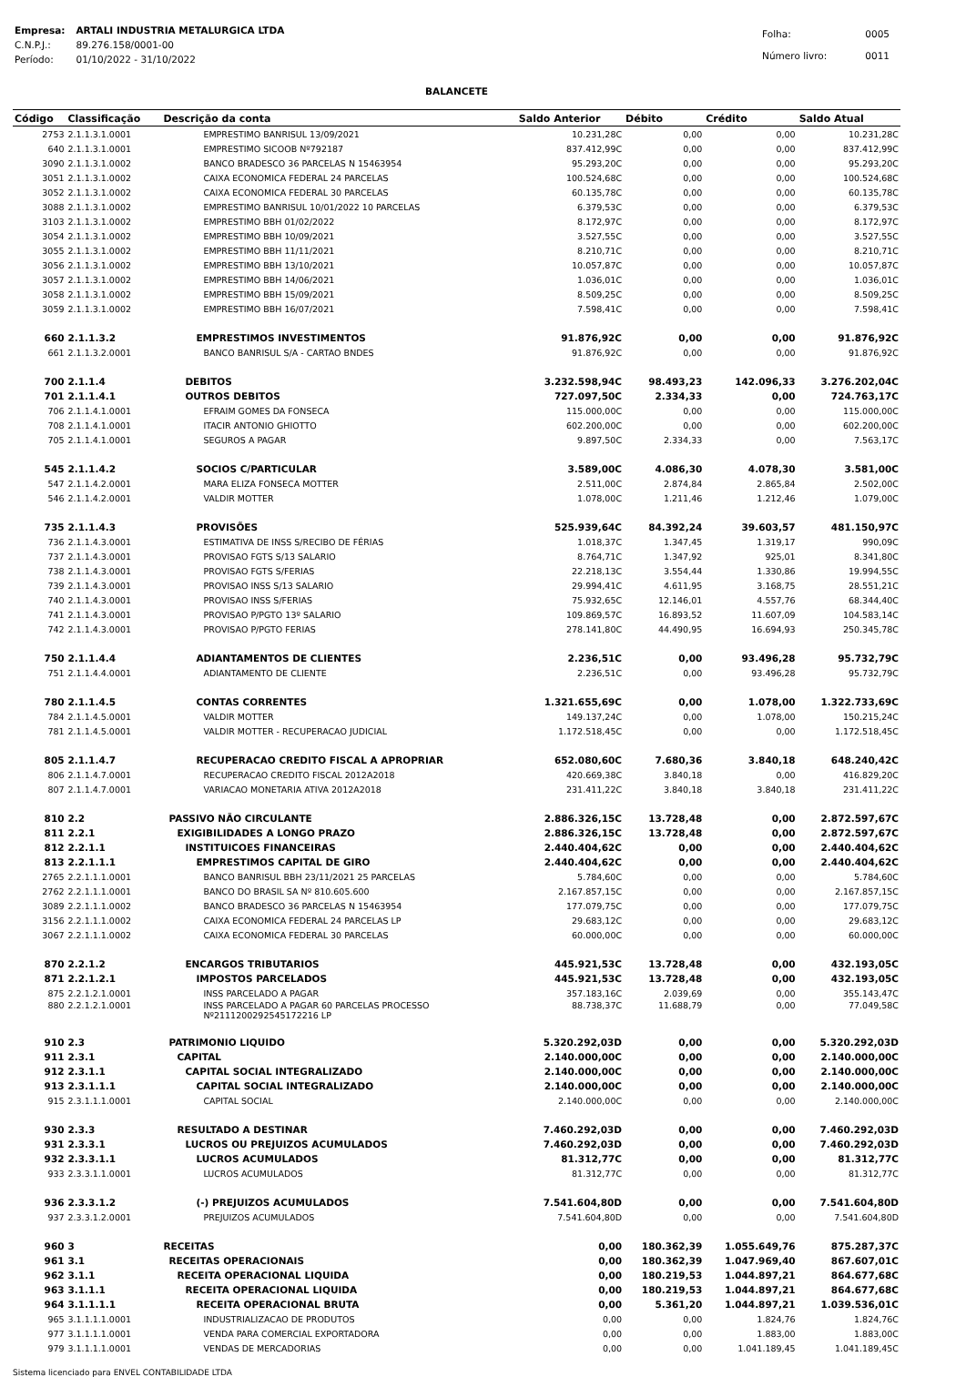| Empresa: | ARTALI INDUSTRIA METALURGICA LTDA |
| C.N.P.J.: | 89.276.158/0001-00 |
| Período: | 01/10/2022 - 31/10/2022 |
| Folha: | 0005 |
| Número livro: | 0011 |
BALANCETE
| Código | Classificação | Descrição da conta | Saldo Anterior | Débito | Crédito | Saldo Atual |
| --- | --- | --- | --- | --- | --- | --- |
| 2753 | 2.1.1.3.1.0001 | EMPRESTIMO BANRISUL 13/09/2021 | 10.231,28C | 0,00 | 0,00 | 10.231,28C |
| 640 | 2.1.1.3.1.0001 | EMPRESTIMO SICOOB Nº792187 | 837.412,99C | 0,00 | 0,00 | 837.412,99C |
| 3090 | 2.1.1.3.1.0002 | BANCO BRADESCO 36 PARCELAS N 15463954 | 95.293,20C | 0,00 | 0,00 | 95.293,20C |
| 3051 | 2.1.1.3.1.0002 | CAIXA ECONOMICA FEDERAL 24 PARCELAS | 100.524,68C | 0,00 | 0,00 | 100.524,68C |
| 3052 | 2.1.1.3.1.0002 | CAIXA ECONOMICA FEDERAL 30 PARCELAS | 60.135,78C | 0,00 | 0,00 | 60.135,78C |
| 3088 | 2.1.1.3.1.0002 | EMPRESTIMO BANRISUL 10/01/2022 10 PARCELAS | 6.379,53C | 0,00 | 0,00 | 6.379,53C |
| 3103 | 2.1.1.3.1.0002 | EMPRESTIMO BBH 01/02/2022 | 8.172,97C | 0,00 | 0,00 | 8.172,97C |
| 3054 | 2.1.1.3.1.0002 | EMPRESTIMO BBH 10/09/2021 | 3.527,55C | 0,00 | 0,00 | 3.527,55C |
| 3055 | 2.1.1.3.1.0002 | EMPRESTIMO BBH 11/11/2021 | 8.210,71C | 0,00 | 0,00 | 8.210,71C |
| 3056 | 2.1.1.3.1.0002 | EMPRESTIMO BBH 13/10/2021 | 10.057,87C | 0,00 | 0,00 | 10.057,87C |
| 3057 | 2.1.1.3.1.0002 | EMPRESTIMO BBH 14/06/2021 | 1.036,01C | 0,00 | 0,00 | 1.036,01C |
| 3058 | 2.1.1.3.1.0002 | EMPRESTIMO BBH 15/09/2021 | 8.509,25C | 0,00 | 0,00 | 8.509,25C |
| 3059 | 2.1.1.3.1.0002 | EMPRESTIMO BBH 16/07/2021 | 7.598,41C | 0,00 | 0,00 | 7.598,41C |
| 660 | 2.1.1.3.2 | EMPRESTIMOS INVESTIMENTOS | 91.876,92C | 0,00 | 0,00 | 91.876,92C |
| 661 | 2.1.1.3.2.0001 | BANCO BANRISUL S/A - CARTAO BNDES | 91.876,92C | 0,00 | 0,00 | 91.876,92C |
| 700 | 2.1.1.4 | DEBITOS | 3.232.598,94C | 98.493,23 | 142.096,33 | 3.276.202,04C |
| 701 | 2.1.1.4.1 | OUTROS DEBITOS | 727.097,50C | 2.334,33 | 0,00 | 724.763,17C |
| 706 | 2.1.1.4.1.0001 | EFRAIM GOMES DA FONSECA | 115.000,00C | 0,00 | 0,00 | 115.000,00C |
| 708 | 2.1.1.4.1.0001 | ITACIR ANTONIO GHIOTTO | 602.200,00C | 0,00 | 0,00 | 602.200,00C |
| 705 | 2.1.1.4.1.0001 | SEGUROS A PAGAR | 9.897,50C | 2.334,33 | 0,00 | 7.563,17C |
| 545 | 2.1.1.4.2 | SOCIOS C/PARTICULAR | 3.589,00C | 4.086,30 | 4.078,30 | 3.581,00C |
| 547 | 2.1.1.4.2.0001 | MARA ELIZA FONSECA MOTTER | 2.511,00C | 2.874,84 | 2.865,84 | 2.502,00C |
| 546 | 2.1.1.4.2.0001 | VALDIR MOTTER | 1.078,00C | 1.211,46 | 1.212,46 | 1.079,00C |
| 735 | 2.1.1.4.3 | PROVISÕES | 525.939,64C | 84.392,24 | 39.603,57 | 481.150,97C |
| 736 | 2.1.1.4.3.0001 | ESTIMATIVA DE INSS S/RECIBO DE FÉRIAS | 1.018,37C | 1.347,45 | 1.319,17 | 990,09C |
| 737 | 2.1.1.4.3.0001 | PROVISAO FGTS S/13 SALARIO | 8.764,71C | 1.347,92 | 925,01 | 8.341,80C |
| 738 | 2.1.1.4.3.0001 | PROVISAO FGTS S/FERIAS | 22.218,13C | 3.554,44 | 1.330,86 | 19.994,55C |
| 739 | 2.1.1.4.3.0001 | PROVISAO INSS S/13 SALARIO | 29.994,41C | 4.611,95 | 3.168,75 | 28.551,21C |
| 740 | 2.1.1.4.3.0001 | PROVISAO INSS S/FERIAS | 75.932,65C | 12.146,01 | 4.557,76 | 68.344,40C |
| 741 | 2.1.1.4.3.0001 | PROVISAO P/PGTO 13º SALARIO | 109.869,57C | 16.893,52 | 11.607,09 | 104.583,14C |
| 742 | 2.1.1.4.3.0001 | PROVISAO P/PGTO FERIAS | 278.141,80C | 44.490,95 | 16.694,93 | 250.345,78C |
| 750 | 2.1.1.4.4 | ADIANTAMENTOS DE CLIENTES | 2.236,51C | 0,00 | 93.496,28 | 95.732,79C |
| 751 | 2.1.1.4.4.0001 | ADIANTAMENTO DE CLIENTE | 2.236,51C | 0,00 | 93.496,28 | 95.732,79C |
| 780 | 2.1.1.4.5 | CONTAS CORRENTES | 1.321.655,69C | 0,00 | 1.078,00 | 1.322.733,69C |
| 784 | 2.1.1.4.5.0001 | VALDIR MOTTER | 149.137,24C | 0,00 | 1.078,00 | 150.215,24C |
| 781 | 2.1.1.4.5.0001 | VALDIR MOTTER - RECUPERACAO JUDICIAL | 1.172.518,45C | 0,00 | 0,00 | 1.172.518,45C |
| 805 | 2.1.1.4.7 | RECUPERACAO CREDITO FISCAL A APROPRIAR | 652.080,60C | 7.680,36 | 3.840,18 | 648.240,42C |
| 806 | 2.1.1.4.7.0001 | RECUPERACAO CREDITO FISCAL 2012A2018 | 420.669,38C | 3.840,18 | 0,00 | 416.829,20C |
| 807 | 2.1.1.4.7.0001 | VARIACAO MONETARIA ATIVA 2012A2018 | 231.411,22C | 3.840,18 | 3.840,18 | 231.411,22C |
| 810 | 2.2 | PASSIVO NÃO CIRCULANTE | 2.886.326,15C | 13.728,48 | 0,00 | 2.872.597,67C |
| 811 | 2.2.1 | EXIGIBILIDADES A LONGO PRAZO | 2.886.326,15C | 13.728,48 | 0,00 | 2.872.597,67C |
| 812 | 2.2.1.1 | INSTITUICOES FINANCEIRAS | 2.440.404,62C | 0,00 | 0,00 | 2.440.404,62C |
| 813 | 2.2.1.1.1 | EMPRESTIMOS CAPITAL DE GIRO | 2.440.404,62C | 0,00 | 0,00 | 2.440.404,62C |
| 2765 | 2.2.1.1.1.0001 | BANCO BANRISUL BBH 23/11/2021 25 PARCELAS | 5.784,60C | 0,00 | 0,00 | 5.784,60C |
| 2762 | 2.2.1.1.1.0001 | BANCO DO BRASIL SA Nº 810.605.600 | 2.167.857,15C | 0,00 | 0,00 | 2.167.857,15C |
| 3089 | 2.2.1.1.1.0002 | BANCO BRADESCO 36 PARCELAS N 15463954 | 177.079,75C | 0,00 | 0,00 | 177.079,75C |
| 3156 | 2.2.1.1.1.0002 | CAIXA ECONOMICA FEDERAL 24 PARCELAS LP | 29.683,12C | 0,00 | 0,00 | 29.683,12C |
| 3067 | 2.2.1.1.1.0002 | CAIXA ECONOMICA FEDERAL 30 PARCELAS | 60.000,00C | 0,00 | 0,00 | 60.000,00C |
| 870 | 2.2.1.2 | ENCARGOS TRIBUTARIOS | 445.921,53C | 13.728,48 | 0,00 | 432.193,05C |
| 871 | 2.2.1.2.1 | IMPOSTOS PARCELADOS | 445.921,53C | 13.728,48 | 0,00 | 432.193,05C |
| 875 | 2.2.1.2.1.0001 | INSS PARCELADO A PAGAR | 357.183,16C | 2.039,69 | 0,00 | 355.143,47C |
| 880 | 2.2.1.2.1.0001 | INSS PARCELADO A PAGAR 60 PARCELAS PROCESSO Nº2111200292545172216 LP | 88.738,37C | 11.688,79 | 0,00 | 77.049,58C |
| 910 | 2.3 | PATRIMONIO LIQUIDO | 5.320.292,03D | 0,00 | 0,00 | 5.320.292,03D |
| 911 | 2.3.1 | CAPITAL | 2.140.000,00C | 0,00 | 0,00 | 2.140.000,00C |
| 912 | 2.3.1.1 | CAPITAL SOCIAL INTEGRALIZADO | 2.140.000,00C | 0,00 | 0,00 | 2.140.000,00C |
| 913 | 2.3.1.1.1 | CAPITAL SOCIAL INTEGRALIZADO | 2.140.000,00C | 0,00 | 0,00 | 2.140.000,00C |
| 915 | 2.3.1.1.1.0001 | CAPITAL SOCIAL | 2.140.000,00C | 0,00 | 0,00 | 2.140.000,00C |
| 930 | 2.3.3 | RESULTADO A DESTINAR | 7.460.292,03D | 0,00 | 0,00 | 7.460.292,03D |
| 931 | 2.3.3.1 | LUCROS OU PREJUIZOS ACUMULADOS | 7.460.292,03D | 0,00 | 0,00 | 7.460.292,03D |
| 932 | 2.3.3.1.1 | LUCROS ACUMULADOS | 81.312,77C | 0,00 | 0,00 | 81.312,77C |
| 933 | 2.3.3.1.1.0001 | LUCROS ACUMULADOS | 81.312,77C | 0,00 | 0,00 | 81.312,77C |
| 936 | 2.3.3.1.2 | (-) PREJUIZOS ACUMULADOS | 7.541.604,80D | 0,00 | 0,00 | 7.541.604,80D |
| 937 | 2.3.3.1.2.0001 | PREJUIZOS ACUMULADOS | 7.541.604,80D | 0,00 | 0,00 | 7.541.604,80D |
| 960 | 3 | RECEITAS | 0,00 | 180.362,39 | 1.055.649,76 | 875.287,37C |
| 961 | 3.1 | RECEITAS OPERACIONAIS | 0,00 | 180.362,39 | 1.047.969,40 | 867.607,01C |
| 962 | 3.1.1 | RECEITA OPERACIONAL LIQUIDA | 0,00 | 180.219,53 | 1.044.897,21 | 864.677,68C |
| 963 | 3.1.1.1 | RECEITA OPERACIONAL LIQUIDA | 0,00 | 180.219,53 | 1.044.897,21 | 864.677,68C |
| 964 | 3.1.1.1.1 | RECEITA OPERACIONAL BRUTA | 0,00 | 5.361,20 | 1.044.897,21 | 1.039.536,01C |
| 965 | 3.1.1.1.1.0001 | INDUSTRIALIZACAO DE PRODUTOS | 0,00 | 0,00 | 1.824,76 | 1.824,76C |
| 977 | 3.1.1.1.1.0001 | VENDA PARA COMERCIAL EXPORTADORA | 0,00 | 0,00 | 1.883,00 | 1.883,00C |
| 979 | 3.1.1.1.1.0001 | VENDAS DE MERCADORIAS | 0,00 | 0,00 | 1.041.189,45 | 1.041.189,45C |
Sistema licenciado para ENVEL CONTABILIDADE LTDA